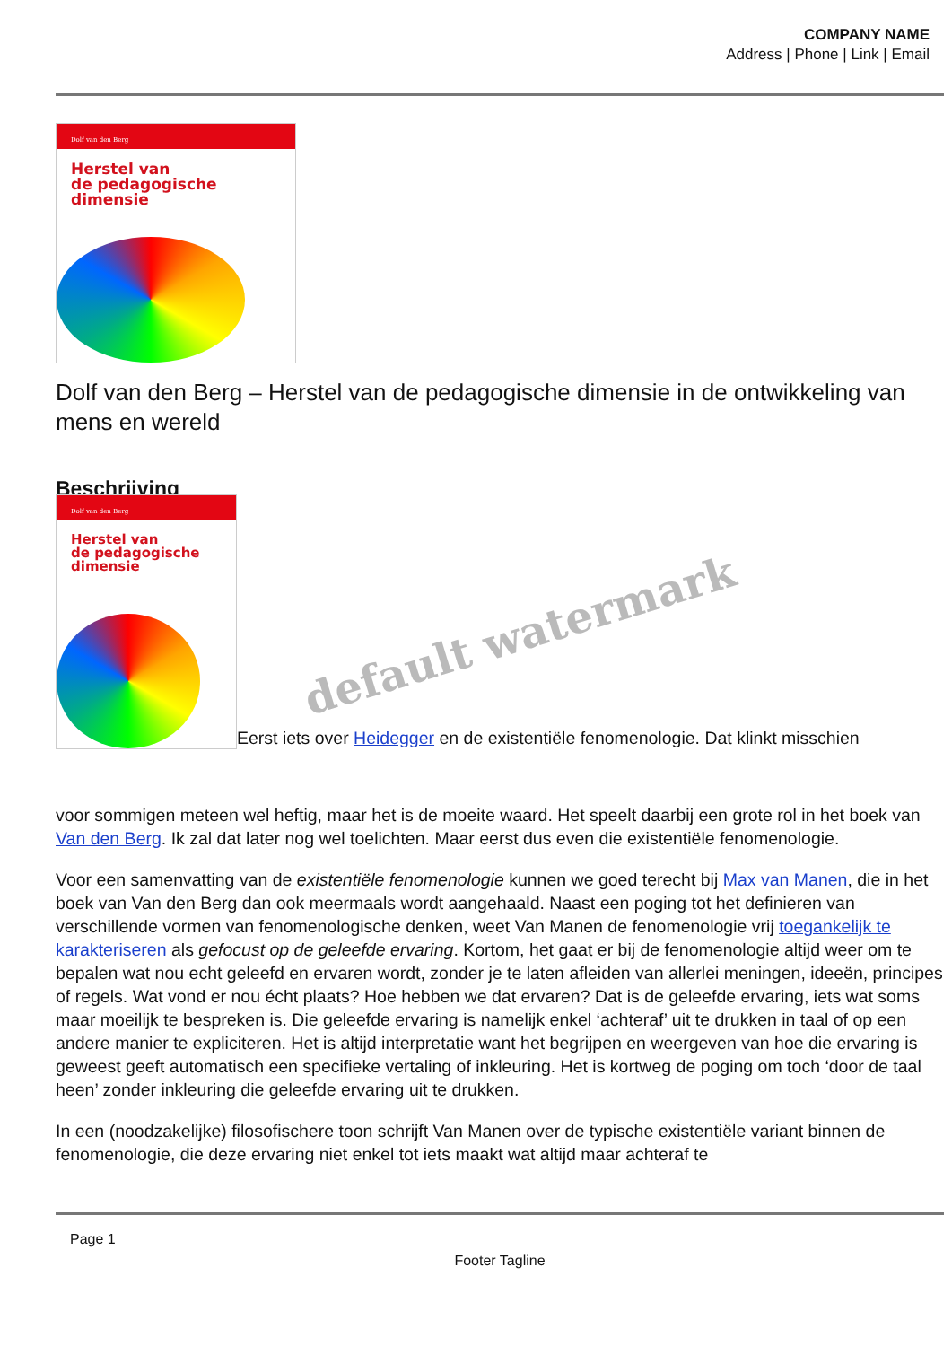COMPANY NAME
Address | Phone | Link | Email
Dolf van den Berg
Herstel van
de pedagogische
dimensie
Dolf van den Berg – Herstel van de pedagogische dimensie in de ontwikkeling van mens en wereld
Beschrijving
Dolf van den Berg
Herstel van
de pedagogische
dimensie
Eerst iets over Heidegger en de existentiële fenomenologie. Dat klinkt misschien
voor sommigen meteen wel heftig, maar het is de moeite waard. Het speelt daarbij een grote rol in het boek van Van den Berg. Ik zal dat later nog wel toelichten. Maar eerst dus even die existentiële fenomenologie.
Voor een samenvatting van de existentiële fenomenologie kunnen we goed terecht bij Max van Manen, die in het boek van Van den Berg dan ook meermaals wordt aangehaald. Naast een poging tot het definieren van verschillende vormen van fenomenologische denken, weet Van Manen de fenomenologie vrij toegankelijk te karakteriseren als gefocust op de geleefde ervaring. Kortom, het gaat er bij de fenomenologie altijd weer om te bepalen wat nou echt geleefd en ervaren wordt, zonder je te laten afleiden van allerlei meningen, ideeën, principes of regels. Wat vond er nou écht plaats? Hoe hebben we dat ervaren? Dat is de geleefde ervaring, iets wat soms maar moeilijk te bespreken is. Die geleefde ervaring is namelijk enkel ‘achteraf’ uit te drukken in taal of op een andere manier te expliciteren. Het is altijd interpretatie want het begrijpen en weergeven van hoe die ervaring is geweest geeft automatisch een specifieke vertaling of inkleuring. Het is kortweg de poging om toch ‘door de taal heen’ zonder inkleuring die geleefde ervaring uit te drukken.
In een (noodzakelijke) filosofischere toon schrijft Van Manen over de typische existentiële variant binnen de fenomenologie, die deze ervaring niet enkel tot iets maakt wat altijd maar achteraf te
Page 1
Footer Tagline
default watermark